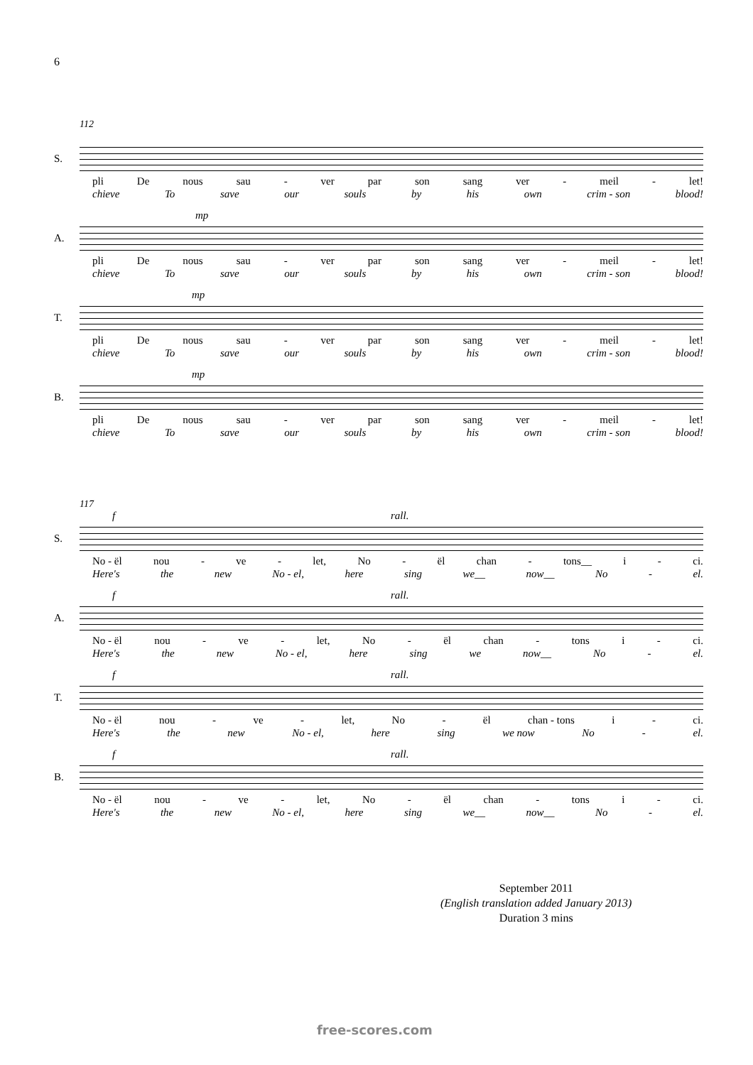6
112
S.
pli De nous sau - ver par son sang ver - meil - let!
chieve To save our souls by his own crim - son blood!
mp
A.
pli De nous sau - ver par son sang ver - meil - let!
chieve To save our souls by his own crim - son blood!
mp
T.
pli De nous sau - ver par son sang ver - meil - let!
chieve To save our souls by his own crim - son blood!
mp
B.
pli De nous sau - ver par son sang ver - meil - let!
chieve To save our souls by his own crim - son blood!
117
f rall.
S.
No - ël nou - ve - let, No - ël chan - tons__ i - ci.
Here's the new No - el, here sing we__ now__ No - el.
f rall.
A.
No - ël nou - ve - let, No - ël chan - tons i - ci.
Here's the new No - el, here sing we now__ No - el.
f rall.
T.
No - ël nou - ve - let, No - ël chan - tons i - ci.
Here's the new No - el, here sing we now No - el.
f rall.
B.
No - ël nou - ve - let, No - ël chan - tons i - ci.
Here's the new No - el, here sing we__ now__ No - el.
September 2011
(English translation added January 2013)
Duration 3 mins
free-scores.com